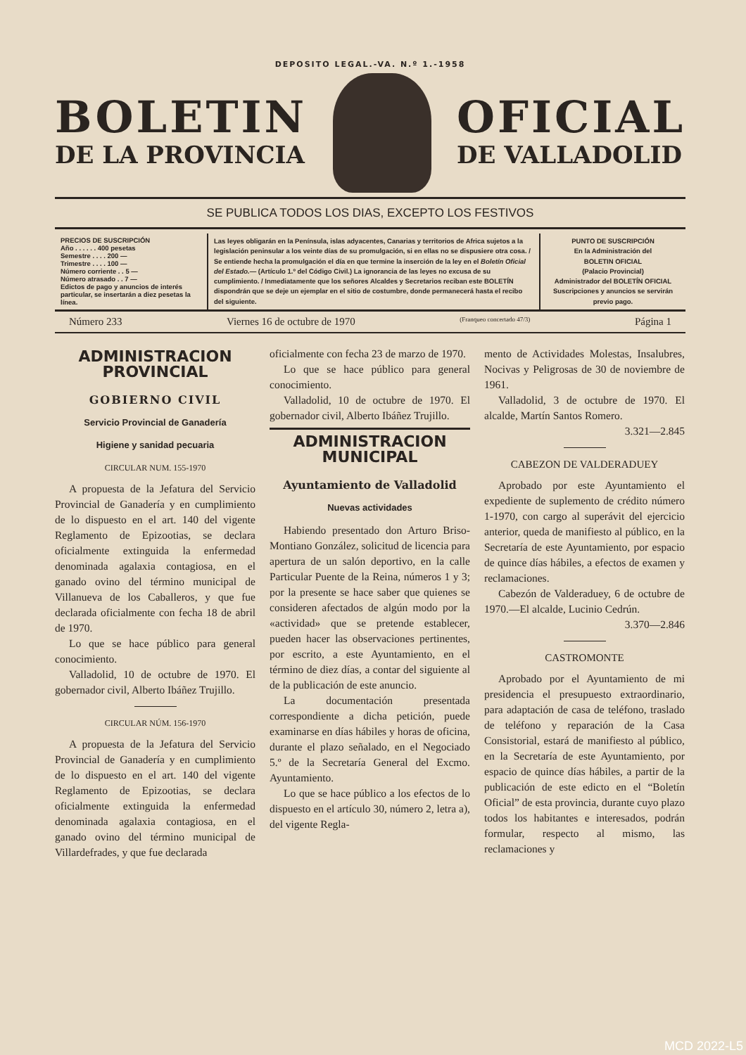DEPOSITO LEGAL.-VA. N.º 1.-1958
BOLETIN
DE LA PROVINCIA
OFICIAL
DE VALLADOLID
SE PUBLICA TODOS LOS DIAS, EXCEPTO LOS FESTIVOS
PRECIOS DE SUSCRIPCIÓN
Año . . . . . . 400 pesetas
Semestre . . . . 200 —
Trimestre . . . . 100 —
Número corriente . . 5 —
Número atrasado . . 7 —
Edictos de pago y anuncios de interés particular, se insertarán a diez pesetas la línea.
Las leyes obligarán en la Península, islas adyacentes, Canarias y territorios de Africa sujetos a la legislación peninsular a los veinte días de su promulgación, si en ellas no se dispusiere otra cosa. / Se entiende hecha la promulgación el día en que termine la inserción de la ley en el Boletín Oficial del Estado.— (Artículo 1.º del Código Civil.) La ignorancia de las leyes no excusa de su cumplimiento. / Inmediatamente que los señores Alcaldes y Secretarios reciban este BOLETÍN dispondrán que se deje un ejemplar en el sitio de costumbre, donde permanecerá hasta el recibo del siguiente.
PUNTO DE SUSCRIPCIÓN
En la Administración del
BOLETIN OFICIAL
(Palacio Provincial)
Administrador del BOLETÍN OFICIAL
Suscripciones y anuncios se servirán previo pago.
Número 233 Viernes 16 de octubre de 1970 (Franqueo concertado 47/3) Página 1
ADMINISTRACION PROVINCIAL
GOBIERNO CIVIL
Servicio Provincial de Ganadería
Higiene y sanidad pecuaria
CIRCULAR NUM. 155-1970
A propuesta de la Jefatura del Servicio Provincial de Ganadería y en cumplimiento de lo dispuesto en el art. 140 del vigente Reglamento de Epizootias, se declara oficialmente extinguida la enfermedad denominada agalaxia contagiosa, en el ganado ovino del término municipal de Villanueva de los Caballeros, y que fue declarada oficialmente con fecha 18 de abril de 1970.
Lo que se hace público para general conocimiento.
Valladolid, 10 de octubre de 1970. El gobernador civil, Alberto Ibáñez Trujillo.
CIRCULAR NÚM. 156-1970
A propuesta de la Jefatura del Servicio Provincial de Ganadería y en cumplimiento de lo dispuesto en el art. 140 del vigente Reglamento de Epizootias, se declara oficialmente extinguida la enfermedad denominada agalaxia contagiosa, en el ganado ovino del término municipal de Villardefrades, y que fue declarada
oficialmente con fecha 23 de marzo de 1970.
Lo que se hace público para general conocimiento.
Valladolid, 10 de octubre de 1970. El gobernador civil, Alberto Ibáñez Trujillo.
ADMINISTRACION MUNICIPAL
Ayuntamiento de Valladolid
Nuevas actividades
Habiendo presentado don Arturo Briso-Montiano González, solicitud de licencia para apertura de un salón deportivo, en la calle Particular Puente de la Reina, números 1 y 3; por la presente se hace saber que quienes se consideren afectados de algún modo por la «actividad» que se pretende establecer, pueden hacer las observaciones pertinentes, por escrito, a este Ayuntamiento, en el término de diez días, a contar del siguiente al de la publicación de este anuncio.
La documentación presentada correspondiente a dicha petición, puede examinarse en días hábiles y horas de oficina, durante el plazo señalado, en el Negociado 5.º de la Secretaría General del Excmo. Ayuntamiento.
Lo que se hace público a los efectos de lo dispuesto en el artículo 30, número 2, letra a), del vigente Regla-
mento de Actividades Molestas, Insalubres, Nocivas y Peligrosas de 30 de noviembre de 1961.
Valladolid, 3 de octubre de 1970. El alcalde, Martín Santos Romero.
3.321—2.845
CABEZON DE VALDERADUEY
Aprobado por este Ayuntamiento el expediente de suplemento de crédito número 1-1970, con cargo al superávit del ejercicio anterior, queda de manifiesto al público, en la Secretaría de este Ayuntamiento, por espacio de quince días hábiles, a efectos de examen y reclamaciones.
Cabezón de Valderaduey, 6 de octubre de 1970.—El alcalde, Lucinio Cedrún.
3.370—2.846
CASTROMONTE
Aprobado por el Ayuntamiento de mi presidencia el presupuesto extraordinario, para adaptación de casa de teléfono, traslado de teléfono y reparación de la Casa Consistorial, estará de manifiesto al público, en la Secretaría de este Ayuntamiento, por espacio de quince días hábiles, a partir de la publicación de este edicto en el “Boletín Oficial” de esta provincia, durante cuyo plazo todos los habitantes e interesados, podrán formular, respecto al mismo, las reclamaciones y
MCD 2022-L5